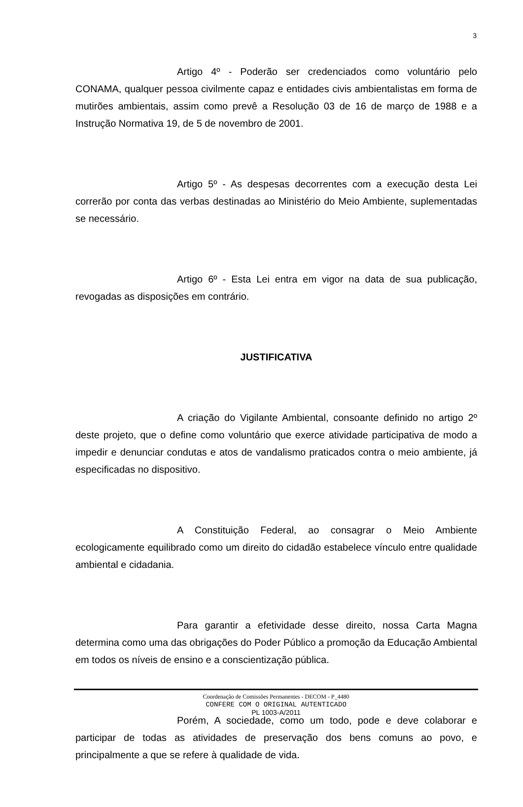3
Artigo 4º - Poderão ser credenciados como voluntário pelo CONAMA, qualquer pessoa civilmente capaz e entidades civis ambientalistas em forma de mutirões ambientais, assim como prevê a Resolução 03 de 16 de março de 1988 e a Instrução Normativa 19, de 5 de novembro de 2001.
Artigo 5º - As despesas decorrentes com a execução desta Lei correrão por conta das verbas destinadas ao Ministério do Meio Ambiente, suplementadas se necessário.
Artigo 6º - Esta Lei entra em vigor na data de sua publicação, revogadas as disposições em contrário.
JUSTIFICATIVA
A criação do Vigilante Ambiental, consoante definido no artigo 2º deste projeto, que o define como voluntário que exerce atividade participativa de modo a impedir e denunciar condutas e atos de vandalismo praticados contra o meio ambiente, já especificadas no dispositivo.
A Constituição Federal, ao consagrar o Meio Ambiente ecologicamente equilibrado como um direito do cidadão estabelece vínculo entre qualidade ambiental e cidadania.
Para garantir a efetividade desse direito, nossa Carta Magna determina como uma das obrigações do Poder Público a promoção da Educação Ambiental em todos os níveis de ensino e a conscientização pública.
Porém, A sociedade, como um todo, pode e deve colaborar e participar de todas as atividades de preservação dos bens comuns ao povo, e principalmente a que se refere à qualidade de vida.
Coordenação de Comissões Permanentes - DECOM - P_4480
CONFERE COM O ORIGINAL AUTENTICADO
PL 1003-A/2011